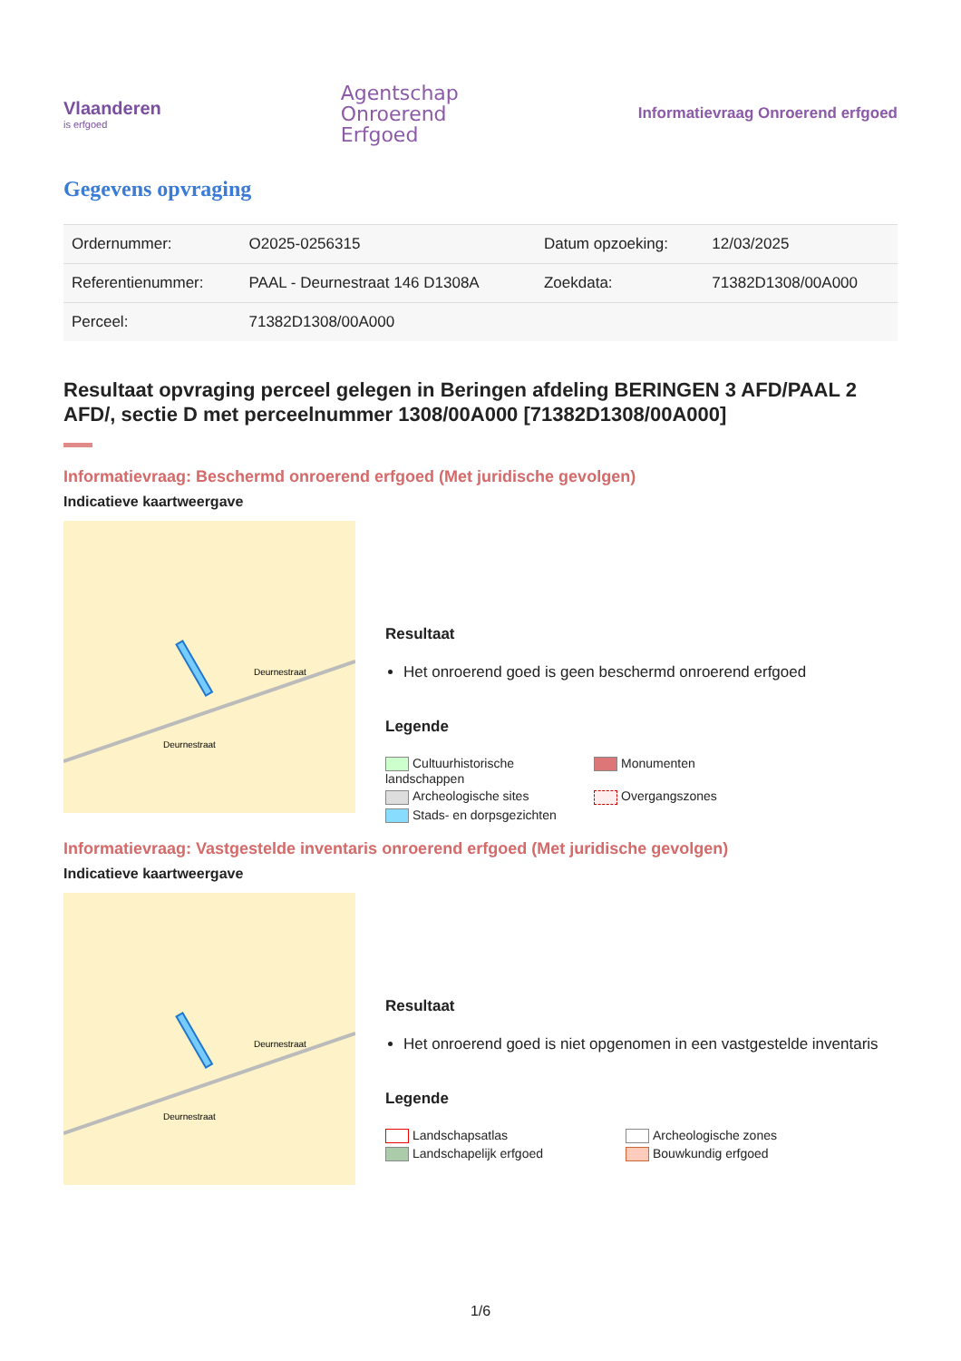Vlaanderen
is erfgoed
Agentschap
Onroerend
Erfgoed
Informatievraag Onroerend erfgoed
Gegevens opvraging
| Ordernummer: | O2025-0256315 | Datum opzoeking: | 12/03/2025 |
| Referentienummer: | PAAL - Deurnestraat 146 D1308A | Zoekdata: | 71382D1308/00A000 |
| Perceel: | 71382D1308/00A000 | | |
Resultaat opvraging perceel gelegen in Beringen afdeling BERINGEN 3 AFD/PAAL 2 AFD/, sectie D met perceelnummer 1308/00A000 [71382D1308/00A000]
Informatievraag: Beschermd onroerend erfgoed (Met juridische gevolgen)
Indicatieve kaartweergave
Deurnestraat
Deurnestraat
Resultaat
Het onroerend goed is geen beschermd onroerend erfgoed
Legende
Cultuurhistorische landschappen Monumenten Archeologische sites Overgangszones Stads- en dorpsgezichten
Informatievraag: Vastgestelde inventaris onroerend erfgoed (Met juridische gevolgen)
Indicatieve kaartweergave
Deurnestraat
Deurnestraat
Resultaat
Het onroerend goed is niet opgenomen in een vastgestelde inventaris
Legende
Landschapsatlas Archeologische zones Landschapelijk erfgoed Bouwkundig erfgoed
1/6